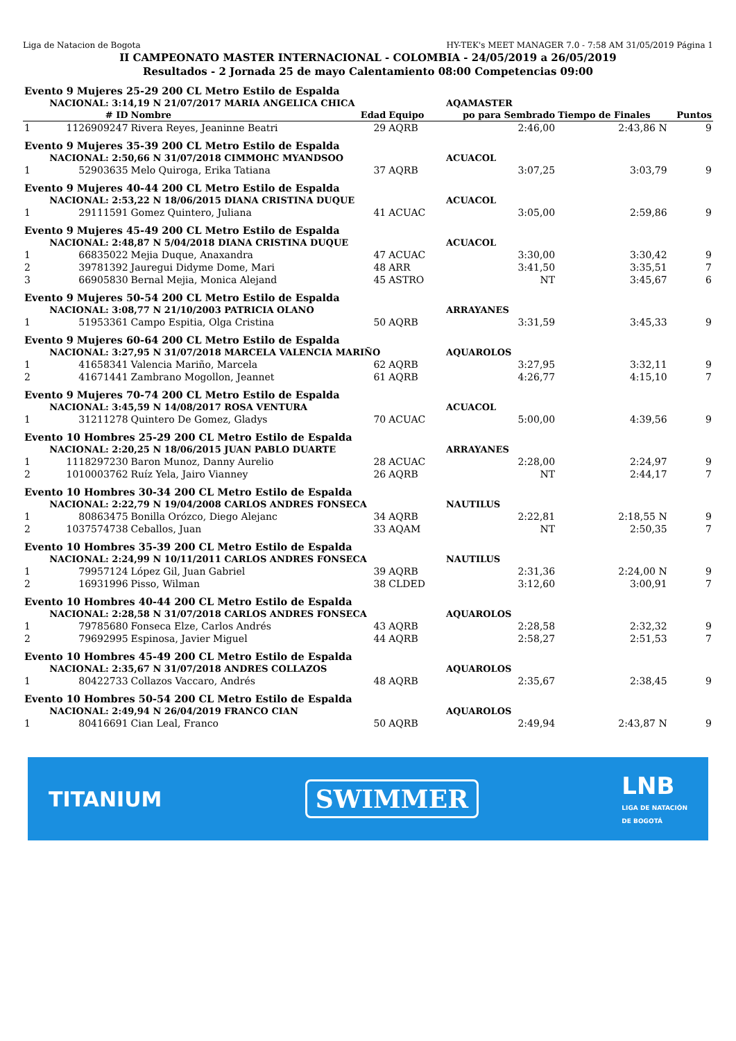Liga de Natacion de Bogota HY-TEK's MEET MANAGER 7.0 - 7:58 AM 31/05/2019 Página 1
II CAMPEONATO MASTER INTERNACIONAL - COLOMBIA - 24/05/2019 a 26/05/2019
Resultados - 2 Jornada 25 de mayo Calentamiento 08:00 Competencias 09:00
| Evento 9 Mujeres 25-29 200 CL Metro Estilo de Espalda | | | | | | | |
| NACIONAL: 3:14,19 N 21/07/2017 MARIA ANGELICA CHICA | | | | | AQAMASTER | | |
| | # ID | Nombre | Edad | Equipo | po para Sembrado | Tiempo de Finales | Puntos |
| 1 | 1126909247 | Rivera Reyes, Jeaninne Beatri | 29 | AQRB | 2:46,00 | 2:43,86 N | 9 |
| Evento 9 Mujeres 35-39 200 CL Metro Estilo de Espalda | | | | | | | |
| NACIONAL: 2:50,66 N 31/07/2018 CIMMOHC MYANDSOO | | | | | ACUACOL | | |
| 1 | 52903635 | Melo Quiroga, Erika Tatiana | 37 | AQRB | 3:07,25 | 3:03,79 | 9 |
| Evento 9 Mujeres 40-44 200 CL Metro Estilo de Espalda | | | | | | | |
| NACIONAL: 2:53,22 N 18/06/2015 DIANA CRISTINA DUQUE | | | | | ACUACOL | | |
| 1 | 29111591 | Gomez Quintero, Juliana | 41 | ACUAC | 3:05,00 | 2:59,86 | 9 |
| Evento 9 Mujeres 45-49 200 CL Metro Estilo de Espalda | | | | | | | |
| NACIONAL: 2:48,87 N 5/04/2018 DIANA CRISTINA DUQUE | | | | | ACUACOL | | |
| 1 | 66835022 | Mejia Duque, Anaxandra | 47 | ACUAC | 3:30,00 | 3:30,42 | 9 |
| 2 | 39781392 | Jauregui Didyme Dome, Mari | 48 | ARR | 3:41,50 | 3:35,51 | 7 |
| 3 | 66905830 | Bernal Mejia, Monica Alejand | 45 | ASTRO | NT | 3:45,67 | 6 |
| Evento 9 Mujeres 50-54 200 CL Metro Estilo de Espalda | | | | | | | |
| NACIONAL: 3:08,77 N 21/10/2003 PATRICIA OLANO | | | | | ARRAYANES | | |
| 1 | 51953361 | Campo Espitia, Olga Cristina | 50 | AQRB | 3:31,59 | 3:45,33 | 9 |
| Evento 9 Mujeres 60-64 200 CL Metro Estilo de Espalda | | | | | | | |
| NACIONAL: 3:27,95 N 31/07/2018 MARCELA VALENCIA MARIÑO | | | | | AQUAROLOS | | |
| 1 | 41658341 | Valencia Mariño, Marcela | 62 | AQRB | 3:27,95 | 3:32,11 | 9 |
| 2 | 41671441 | Zambrano Mogollon, Jeannet | 61 | AQRB | 4:26,77 | 4:15,10 | 7 |
| Evento 9 Mujeres 70-74 200 CL Metro Estilo de Espalda | | | | | | | |
| NACIONAL: 3:45,59 N 14/08/2017 ROSA VENTURA | | | | | ACUACOL | | |
| 1 | 31211278 | Quintero De Gomez, Gladys | 70 | ACUAC | 5:00,00 | 4:39,56 | 9 |
| Evento 10 Hombres 25-29 200 CL Metro Estilo de Espalda | | | | | | | |
| NACIONAL: 2:20,25 N 18/06/2015 JUAN PABLO DUARTE | | | | | ARRAYANES | | |
| 1 | 1118297230 | Baron Munoz, Danny Aurelio | 28 | ACUAC | 2:28,00 | 2:24,97 | 9 |
| 2 | 1010003762 | Ruíz Yela, Jairo Vianney | 26 | AQRB | NT | 2:44,17 | 7 |
| Evento 10 Hombres 30-34 200 CL Metro Estilo de Espalda | | | | | | | |
| NACIONAL: 2:22,79 N 19/04/2008 CARLOS ANDRES FONSECA | | | | | NAUTILUS | | |
| 1 | 80863475 | Bonilla Orózco, Diego Alejanc | 34 | AQRB | 2:22,81 | 2:18,55 N | 9 |
| 2 | 1037574738 | Ceballos, Juan | 33 | AQAM | NT | 2:50,35 | 7 |
| Evento 10 Hombres 35-39 200 CL Metro Estilo de Espalda | | | | | | | |
| NACIONAL: 2:24,99 N 10/11/2011 CARLOS ANDRES FONSECA | | | | | NAUTILUS | | |
| 1 | 79957124 | López Gil, Juan Gabriel | 39 | AQRB | 2:31,36 | 2:24,00 N | 9 |
| 2 | 16931996 | Pisso, Wilman | 38 | CLDED | 3:12,60 | 3:00,91 | 7 |
| Evento 10 Hombres 40-44 200 CL Metro Estilo de Espalda | | | | | | | |
| NACIONAL: 2:28,58 N 31/07/2018 CARLOS ANDRES FONSECA | | | | | AQUAROLOS | | |
| 1 | 79785680 | Fonseca Elze, Carlos Andrés | 43 | AQRB | 2:28,58 | 2:32,32 | 9 |
| 2 | 79692995 | Espinosa, Javier Miguel | 44 | AQRB | 2:58,27 | 2:51,53 | 7 |
| Evento 10 Hombres 45-49 200 CL Metro Estilo de Espalda | | | | | | | |
| NACIONAL: 2:35,67 N 31/07/2018 ANDRES COLLAZOS | | | | | AQUAROLOS | | |
| 1 | 80422733 | Collazos Vaccaro, Andrés | 48 | AQRB | 2:35,67 | 2:38,45 | 9 |
| Evento 10 Hombres 50-54 200 CL Metro Estilo de Espalda | | | | | | | |
| NACIONAL: 2:49,94 N 26/04/2019 FRANCO CIAN | | | | | AQUAROLOS | | |
| 1 | 80416691 | Cian Leal, Franco | 50 | AQRB | 2:49,94 | 2:43,87 N | 9 |
TITANIUM SWIMMER LNB
LIGA DE NATACIÓN
DE BOGOTÁ